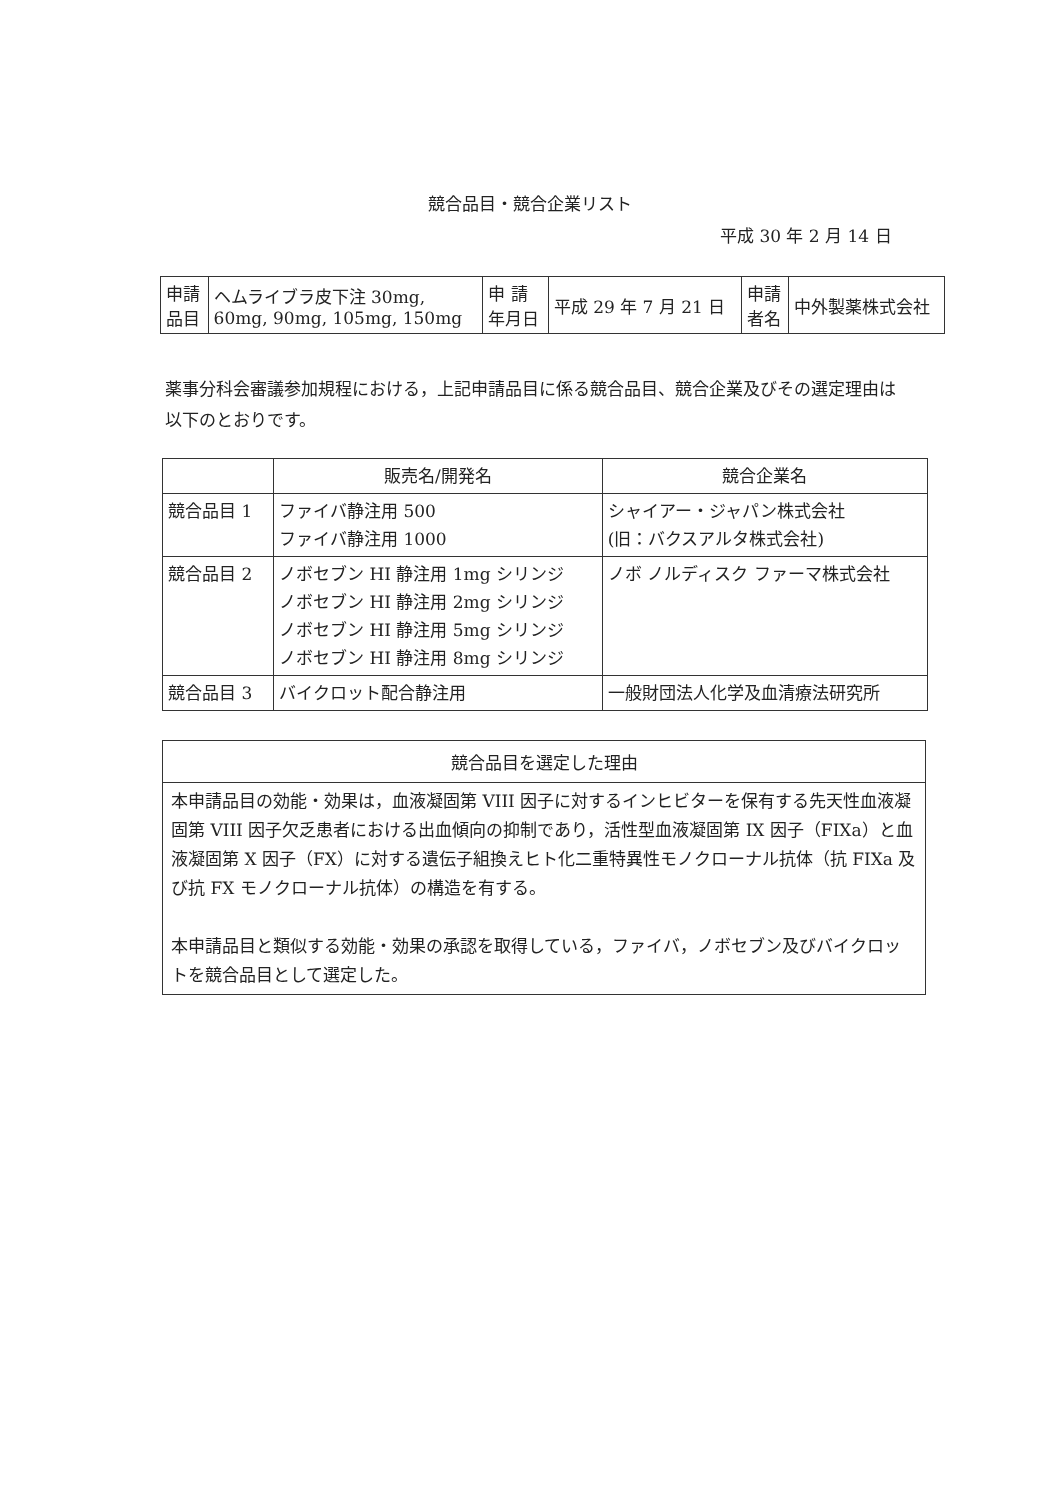競合品目・競合企業リスト
平成 30 年 2 月 14 日
| 申請 品目 | ヘムライブラ皮下注 30mg, 60mg, 90mg, 105mg, 150mg | 申 請 年月日 | 平成 29 年 7 月 21 日 | 申請 者名 | 中外製薬株式会社 |
薬事分科会審議参加規程における，上記申請品目に係る競合品目、競合企業及びその選定理由は以下のとおりです。
| | 販売名/開発名 | 競合企業名 |
| --- | --- | --- |
| 競合品目 1 | ファイバ静注用 500 ファイバ静注用 1000 | シャイアー・ジャパン株式会社 (旧：バクスアルタ株式会社) |
| 競合品目 2 | ノボセブン HI 静注用 1mg シリンジ ノボセブン HI 静注用 2mg シリンジ ノボセブン HI 静注用 5mg シリンジ ノボセブン HI 静注用 8mg シリンジ | ノボ ノルディスク ファーマ株式会社 |
| 競合品目 3 | バイクロット配合静注用 | 一般財団法人化学及血清療法研究所 |
| 競合品目を選定した理由 |
| --- |
| 本申請品目の効能・効果は，血液凝固第 VIII 因子に対するインヒビターを保有する先天性血液凝固第 VIII 因子欠乏患者における出血傾向の抑制であり，活性型血液凝固第 IX 因子（FIXa）と血液凝固第 X 因子（FX）に対する遺伝子組換えヒト化二重特異性モノクローナル抗体（抗 FIXa 及び抗 FX モノクローナル抗体）の構造を有する。 本申請品目と類似する効能・効果の承認を取得している，ファイバ，ノボセブン及びバイクロットを競合品目として選定した。 |